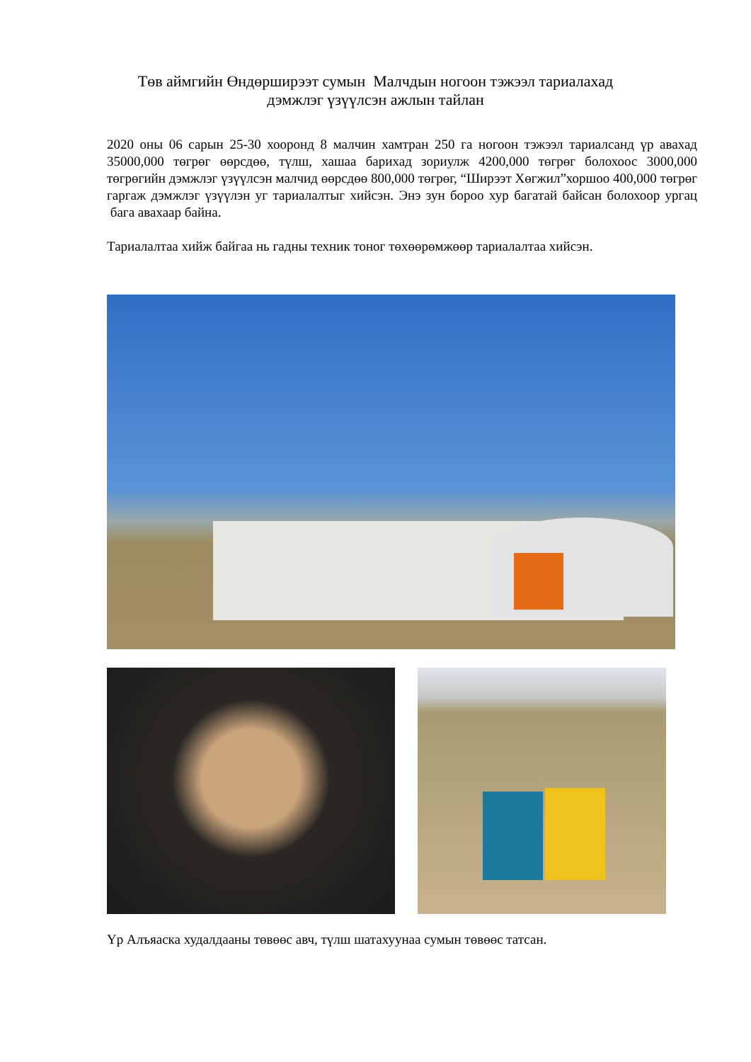Төв аймгийн Өндөрширээт сумын Малчдын ногоон тэжээл тариалахад
дэмжлэг үзүүлсэн ажлын тайлан
2020 оны 06 сарын 25-30 хооронд 8 малчин хамтран 250 га ногоон тэжээл тариалсанд үр авахад 35000,000 төгрөг өөрсдөө, түлш, хашаа барихад зориулж 4200,000 төгрөг болохоос 3000,000 төгрөгийн дэмжлэг үзүүлсэн малчид өөрсдөө 800,000 төгрөг, “Ширээт Хөгжил”хоршоо 400,000 төгрөг гаргаж дэмжлэг үзүүлэн уг тариалалтыг хийсэн. Энэ зун бороо хур багатай байсан болохоор ургац бага авахаар байна.
Тариалалтаа хийж байгаа нь гадны техник тоног төхөөрөмжөөр тариалалтаа хийсэн.
Үр Алъяаска худалдааны төвөөс авч, түлш шатахуунаа сумын төвөөс татсан.